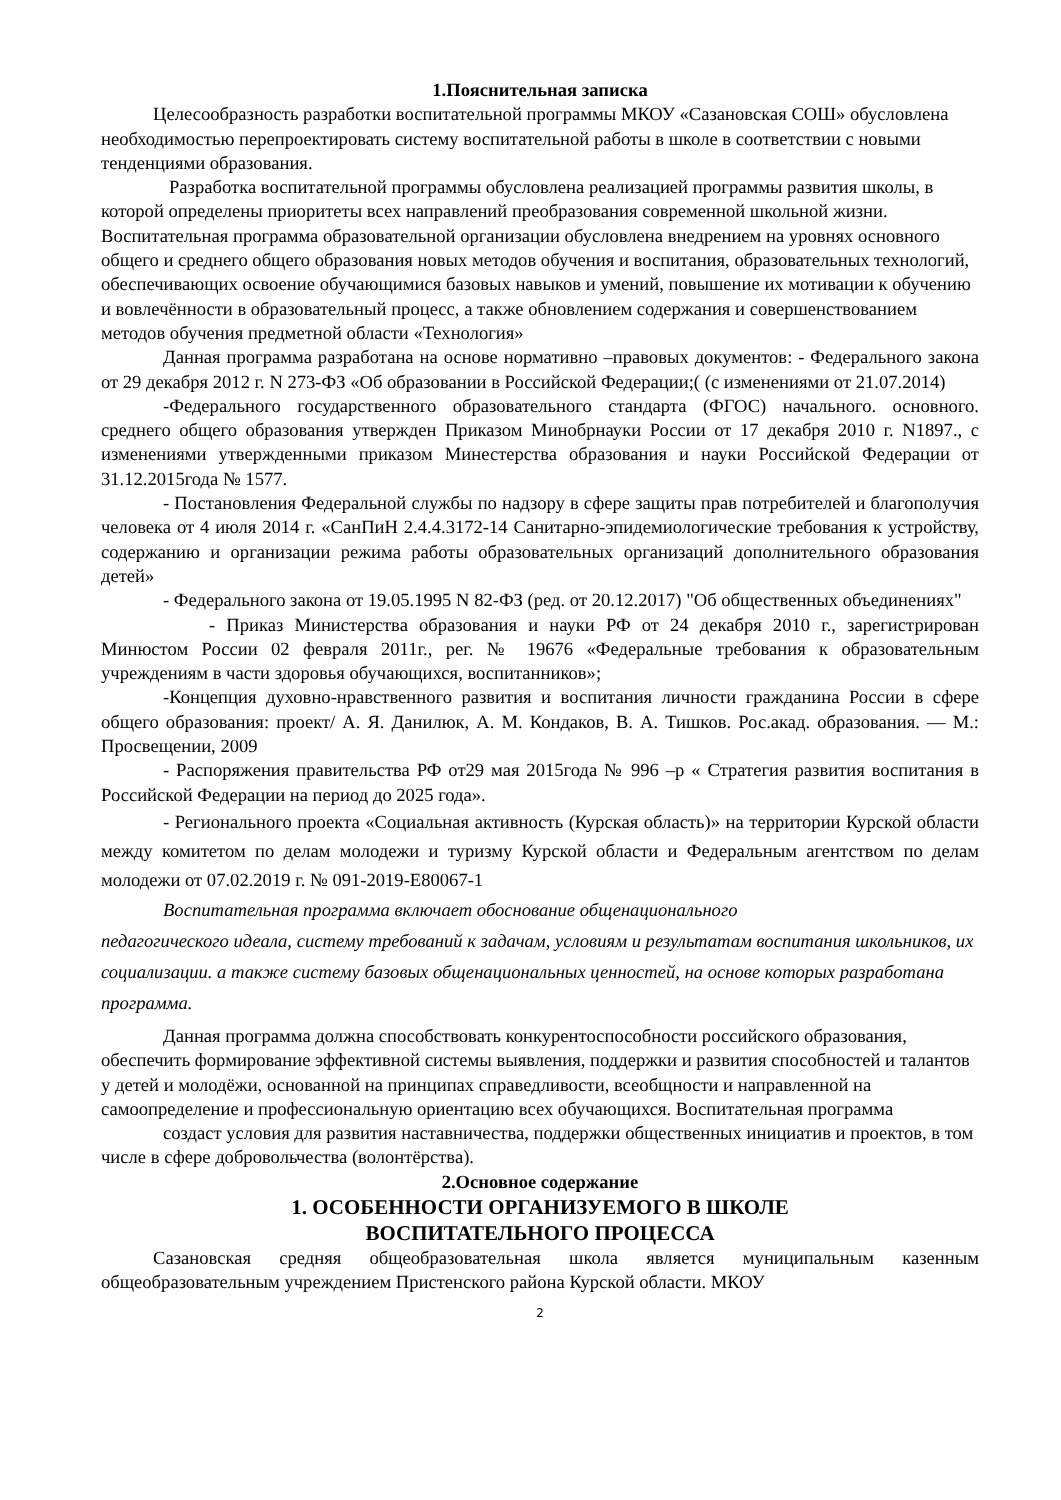1.Пояснительная записка
Целесообразность разработки воспитательной программы МКОУ «Сазановская СОШ» обусловлена необходимостью перепроектировать систему воспитательной работы в школе в соответствии с новыми тенденциями образования.
Разработка воспитательной программы обусловлена реализацией программы развития школы, в которой определены приоритеты всех направлений преобразования современной школьной жизни. Воспитательная программа образовательной организации обусловлена внедрением на уровнях основного общего и среднего общего образования новых методов обучения и воспитания, образовательных технологий, обеспечивающих освоение обучающимися базовых навыков и умений, повышение их мотивации к обучению и вовлечённости в образовательный процесс, а также обновлением содержания и совершенствованием методов обучения предметной области «Технология»
Данная программа разработана на основе нормативно –правовых документов: - Федерального закона от 29 декабря 2012 г. N 273-ФЗ «Об образовании в Российской Федерации;( (с изменениями от 21.07.2014)
-Федерального государственного образовательного стандарта (ФГОС) начального. основного. среднего общего образования утвержден Приказом Минобрнауки России от 17 декабря 2010 г. N1897., с изменениями утвержденными приказом Минестерства образования и науки Российской Федерации от 31.12.2015года № 1577.
- Постановления Федеральной службы по надзору в сфере защиты прав потребителей и благополучия человека от 4 июля 2014 г. «СанПиН 2.4.4.3172-14 Санитарно-эпидемиологические требования к устройству, содержанию и организации режима работы образовательных организаций дополнительного образования детей»
- Федерального закона от 19.05.1995 N 82-ФЗ (ред. от 20.12.2017) "Об общественных объединениях"
- Приказ Министерства образования и науки РФ от 24 декабря 2010 г., зарегистрирован Минюстом России 02 февраля 2011г., рег. № 19676 «Федеральные требования к образовательным учреждениям в части здоровья обучающихся, воспитанников»;
-Концепция духовно-нравственного развития и воспитания личности гражданина России в сфере общего образования: проект/ А. Я. Данилюк, А. М. Кондаков, В. А. Тишков. Рос.акад. образования. — М.: Просвещении, 2009
- Распоряжения правительства РФ от29 мая 2015года № 996 –р « Стратегия развития воспитания в Российской Федерации на период до 2025 года».
- Регионального проекта «Социальная активность (Курская область)» на территории Курской области между комитетом по делам молодежи и туризму Курской области и Федеральным агентством по делам молодежи от 07.02.2019 г. № 091-2019-Е80067-1
Воспитательная программа включает обоснование общенационального
педагогического идеала, систему требований к задачам, условиям и результатам воспитания школьников, их социализации. а также систему базовых общенациональных ценностей, на основе которых разработана программа.
Данная программа должна способствовать конкурентоспособности российского образования, обеспечить формирование эффективной системы выявления, поддержки и развития способностей и талантов у детей и молодёжи, основанной на принципах справедливости, всеобщности и направленной на самоопределение и профессиональную ориентацию всех обучающихся. Воспитательная программа
создаст условия для развития наставничества, поддержки общественных инициатив и проектов, в том числе в сфере добровольчества (волонтёрства).
2.Основное содержание
1. ОСОБЕННОСТИ ОРГАНИЗУЕМОГО В ШКОЛЕ
ВОСПИТАТЕЛЬНОГО ПРОЦЕССА
Сазановская средняя общеобразовательная школа является муниципальным казенным общеобразовательным учреждением Пристенского района Курской области. МКОУ
2